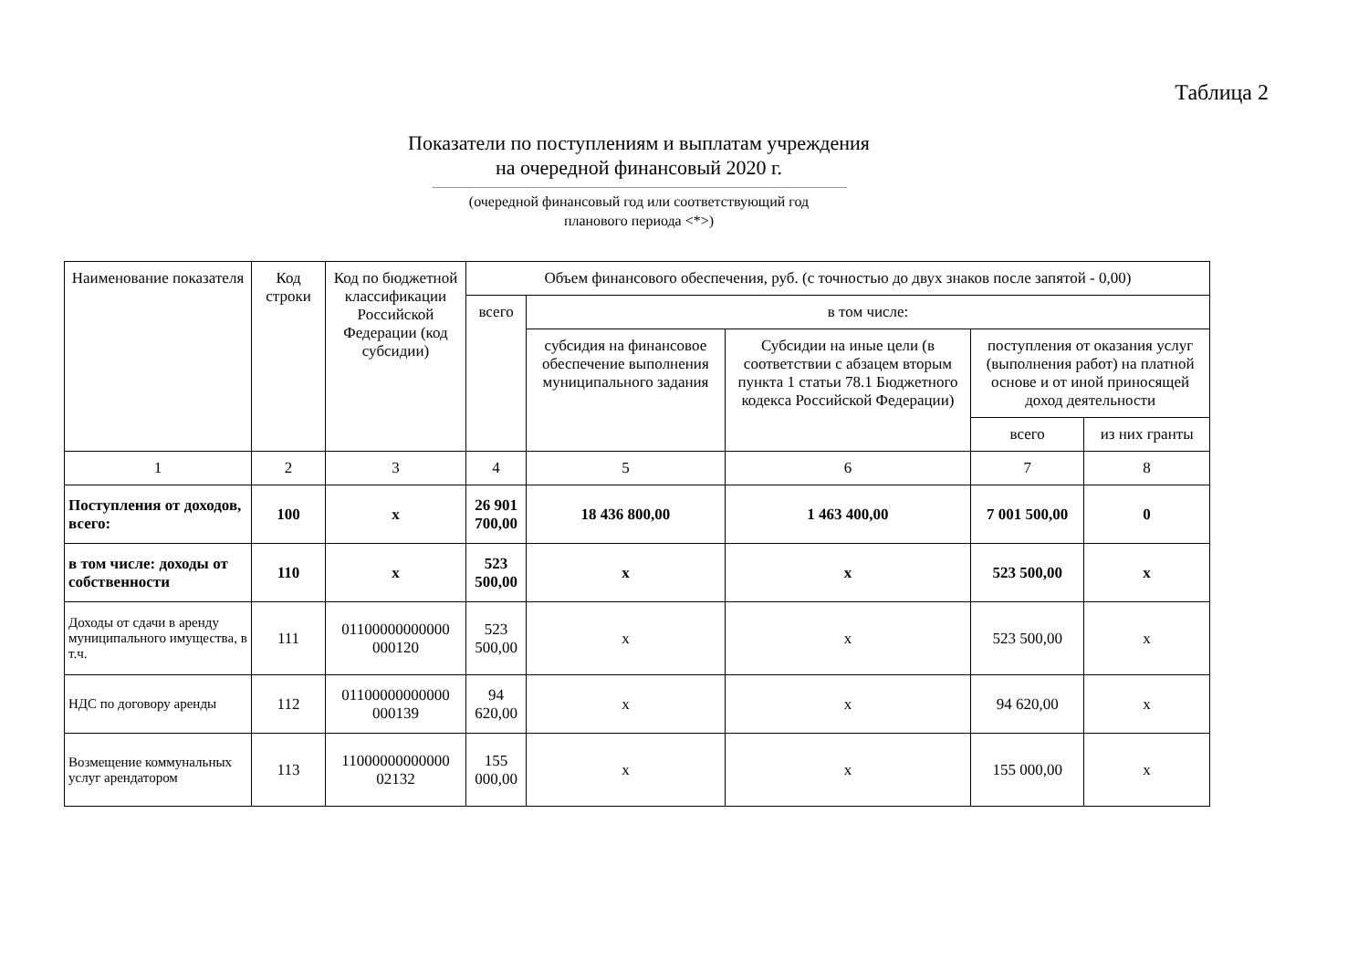Таблица 2
Показатели по поступлениям и выплатам учреждения
на очередной финансовый 2020 г.
(очередной финансовый год или соответствующий год
планового периода <*>)
| Наименование показателя | Код строки | Код по бюджетной классификации Российской Федерации (код субсидии) | Объем финансового обеспечения, руб. (с точностью до двух знаков после запятой - 0,00) | | | | |
| --- | --- | --- | --- | --- | --- | --- | --- |
| | | | всего | в том числе: | | | |
| | | | | субсидия на финансовое обеспечение выполнения муниципального задания | Субсидии на иные цели (в соответствии с абзацем вторым пункта 1 статьи 78.1 Бюджетного кодекса Российской Федерации) | поступления от оказания услуг (выполнения работ) на платной основе и от иной приносящей доход деятельности | |
| | | | | | | всего | из них гранты |
| 1 | 2 | 3 | 4 | 5 | 6 | 7 | 8 |
| Поступления от доходов, всего: | 100 | x | 26 901 700,00 | 18 436 800,00 | 1 463 400,00 | 7 001 500,00 | 0 |
| в том числе: доходы от собственности | 110 | x | 523 500,00 | x | x | 523 500,00 | x |
| Доходы от сдачи в аренду муниципального имущества, в т.ч. | 111 | 01100000000000 000120 | 523 500,00 | x | x | 523 500,00 | x |
| НДС по договору аренды | 112 | 01100000000000 000139 | 94 620,00 | x | x | 94 620,00 | x |
| Возмещение коммунальных услуг арендатором | 113 | 11000000000000 02132 | 155 000,00 | x | x | 155 000,00 | x |